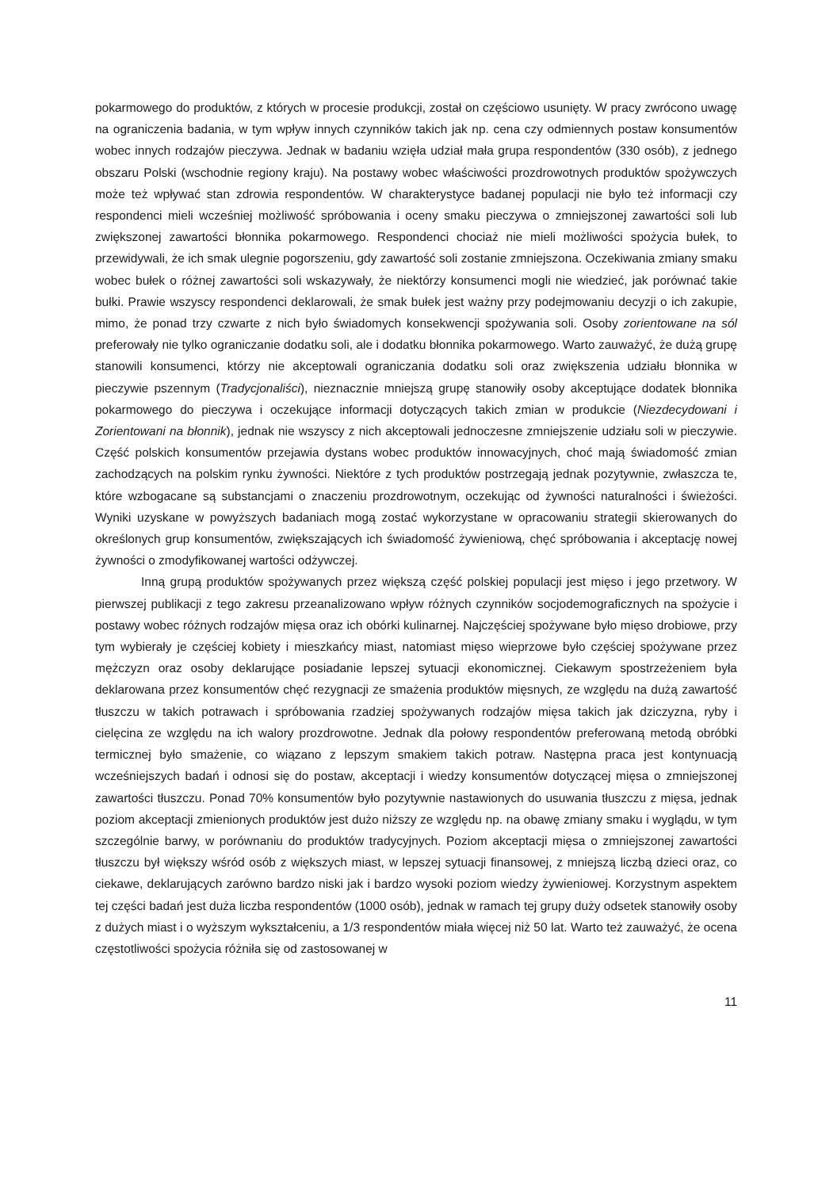pokarmowego do produktów, z których w procesie produkcji, został on częściowo usunięty. W pracy zwrócono uwagę na ograniczenia badania, w tym wpływ innych czynników takich jak np. cena czy odmiennych postaw konsumentów wobec innych rodzajów pieczywa. Jednak w badaniu wzięła udział mała grupa respondentów (330 osób), z jednego obszaru Polski (wschodnie regiony kraju). Na postawy wobec właściwości prozdrowotnych produktów spożywczych może też wpływać stan zdrowia respondentów. W charakterystyce badanej populacji nie było też informacji czy respondenci mieli wcześniej możliwość spróbowania i oceny smaku pieczywa o zmniejszonej zawartości soli lub zwiększonej zawartości błonnika pokarmowego. Respondenci chociaż nie mieli możliwości spożycia bułek, to przewidywali, że ich smak ulegnie pogorszeniu, gdy zawartość soli zostanie zmniejszona. Oczekiwania zmiany smaku wobec bułek o różnej zawartości soli wskazywały, że niektórzy konsumenci mogli nie wiedzieć, jak porównać takie bułki. Prawie wszyscy respondenci deklarowali, że smak bułek jest ważny przy podejmowaniu decyzji o ich zakupie, mimo, że ponad trzy czwarte z nich było świadomych konsekwencji spożywania soli. Osoby zorientowane na sól preferowały nie tylko ograniczanie dodatku soli, ale i dodatku błonnika pokarmowego. Warto zauważyć, że dużą grupę stanowili konsumenci, którzy nie akceptowali ograniczania dodatku soli oraz zwiększenia udziału błonnika w pieczywie pszennym (Tradycjonaliści), nieznacznie mniejszą grupę stanowiły osoby akceptujące dodatek błonnika pokarmowego do pieczywa i oczekujące informacji dotyczących takich zmian w produkcie (Niezdecydowani i Zorientowani na błonnik), jednak nie wszyscy z nich akceptowali jednoczesne zmniejszenie udziału soli w pieczywie. Część polskich konsumentów przejawia dystans wobec produktów innowacyjnych, choć mają świadomość zmian zachodzących na polskim rynku żywności. Niektóre z tych produktów postrzegają jednak pozytywnie, zwłaszcza te, które wzbogacane są substancjami o znaczeniu prozdrowotnym, oczekując od żywności naturalności i świeżości. Wyniki uzyskane w powyższych badaniach mogą zostać wykorzystane w opracowaniu strategii skierowanych do określonych grup konsumentów, zwiększających ich świadomość żywieniową, chęć spróbowania i akceptację nowej żywności o zmodyfikowanej wartości odżywczej.
Inną grupą produktów spożywanych przez większą część polskiej populacji jest mięso i jego przetwory. W pierwszej publikacji z tego zakresu przeanalizowano wpływ różnych czynników socjodemograficznych na spożycie i postawy wobec różnych rodzajów mięsa oraz ich obórki kulinarnej. Najczęściej spożywane było mięso drobiowe, przy tym wybierały je częściej kobiety i mieszkańcy miast, natomiast mięso wieprzowe było częściej spożywane przez mężczyzn oraz osoby deklarujące posiadanie lepszej sytuacji ekonomicznej. Ciekawym spostrzeżeniem była deklarowana przez konsumentów chęć rezygnacji ze smażenia produktów mięsnych, ze względu na dużą zawartość tłuszczu w takich potrawach i spróbowania rzadziej spożywanych rodzajów mięsa takich jak dziczyzna, ryby i cielęcina ze względu na ich walory prozdrowotne. Jednak dla połowy respondentów preferowaną metodą obróbki termicznej było smażenie, co wiązano z lepszym smakiem takich potraw. Następna praca jest kontynuacją wcześniejszych badań i odnosi się do postaw, akceptacji i wiedzy konsumentów dotyczącej mięsa o zmniejszonej zawartości tłuszczu. Ponad 70% konsumentów było pozytywnie nastawionych do usuwania tłuszczu z mięsa, jednak poziom akceptacji zmienionych produktów jest dużo niższy ze względu np. na obawę zmiany smaku i wyglądu, w tym szczególnie barwy, w porównaniu do produktów tradycyjnych. Poziom akceptacji mięsa o zmniejszonej zawartości tłuszczu był większy wśród osób z większych miast, w lepszej sytuacji finansowej, z mniejszą liczbą dzieci oraz, co ciekawe, deklarujących zarówno bardzo niski jak i bardzo wysoki poziom wiedzy żywieniowej. Korzystnym aspektem tej części badań jest duża liczba respondentów (1000 osób), jednak w ramach tej grupy duży odsetek stanowiły osoby z dużych miast i o wyższym wykształceniu, a 1/3 respondentów miała więcej niż 50 lat. Warto też zauważyć, że ocena częstotliwości spożycia różniła się od zastosowanej w
11